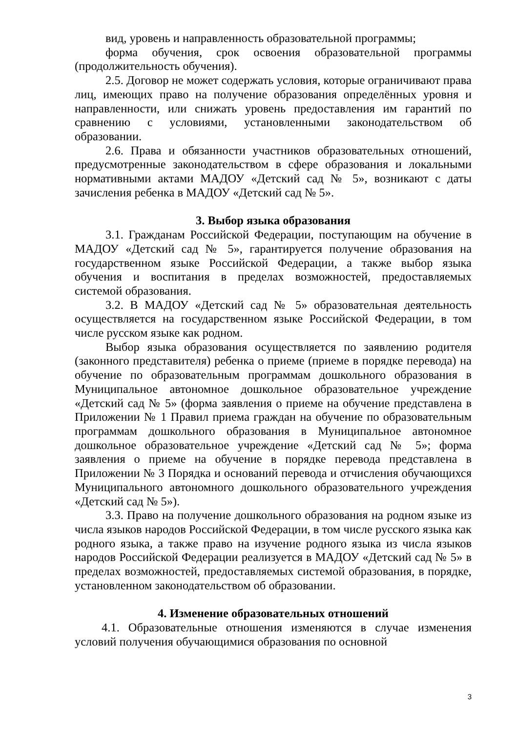вид, уровень и направленность образовательной программы;
форма обучения, срок освоения образовательной программы (продолжительность обучения).
2.5. Договор не может содержать условия, которые ограничивают права лиц, имеющих право на получение образования определённых уровня и направленности, или снижать уровень предоставления им гарантий по сравнению с условиями, установленными законодательством об образовании.
2.6. Права и обязанности участников образовательных отношений, предусмотренные законодательством в сфере образования и локальными нормативными актами МАДОУ «Детский сад № 5», возникают с даты зачисления ребенка в МАДОУ «Детский сад № 5».
3. Выбор языка образования
3.1. Гражданам Российской Федерации, поступающим на обучение в МАДОУ «Детский сад № 5», гарантируется получение образования на государственном языке Российской Федерации, а также выбор языка обучения и воспитания в пределах возможностей, предоставляемых системой образования.
3.2. В МАДОУ «Детский сад № 5» образовательная деятельность осуществляется на государственном языке Российской Федерации, в том числе русском языке как родном.
Выбор языка образования осуществляется по заявлению родителя (законного представителя) ребенка о приеме (приеме в порядке перевода) на обучение по образовательным программам дошкольного образования в Муниципальное автономное дошкольное образовательное учреждение «Детский сад № 5» (форма заявления о приеме на обучение представлена в Приложении № 1 Правил приема граждан на обучение по образовательным программам дошкольного образования в Муниципальное автономное дошкольное образовательное учреждение «Детский сад № 5»; форма заявления о приеме на обучение в порядке перевода представлена в Приложении № 3 Порядка и оснований перевода и отчисления обучающихся Муниципального автономного дошкольного образовательного учреждения «Детский сад № 5»).
3.3. Право на получение дошкольного образования на родном языке из числа языков народов Российской Федерации, в том числе русского языка как родного языка, а также право на изучение родного языка из числа языков народов Российской Федерации реализуется в МАДОУ «Детский сад № 5» в пределах возможностей, предоставляемых системой образования, в порядке, установленном законодательством об образовании.
4. Изменение образовательных отношений
4.1. Образовательные отношения изменяются в случае изменения условий получения обучающимися образования по основной
3